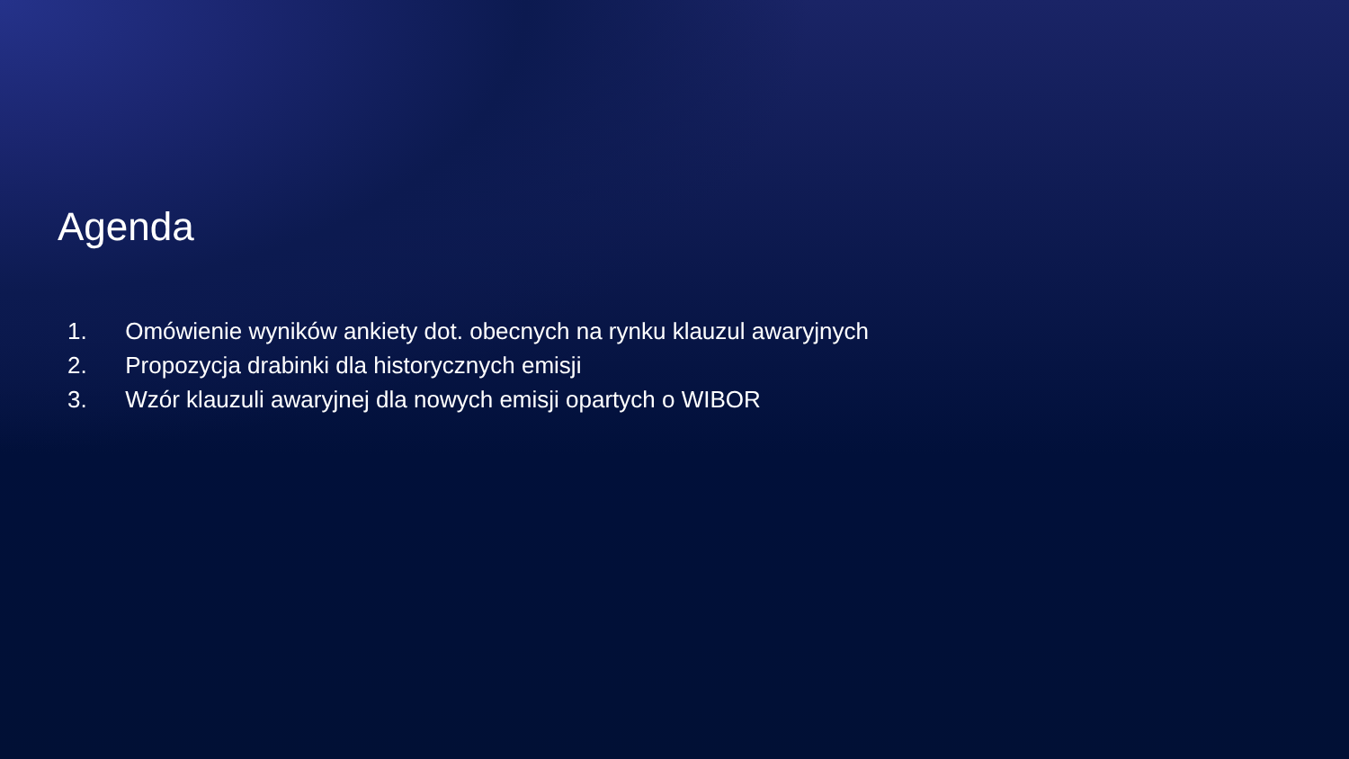Agenda
1. Omówienie wyników ankiety dot. obecnych na rynku klauzul awaryjnych
2. Propozycja drabinki dla historycznych emisji
3. Wzór klauzuli awaryjnej dla nowych emisji opartych o WIBOR